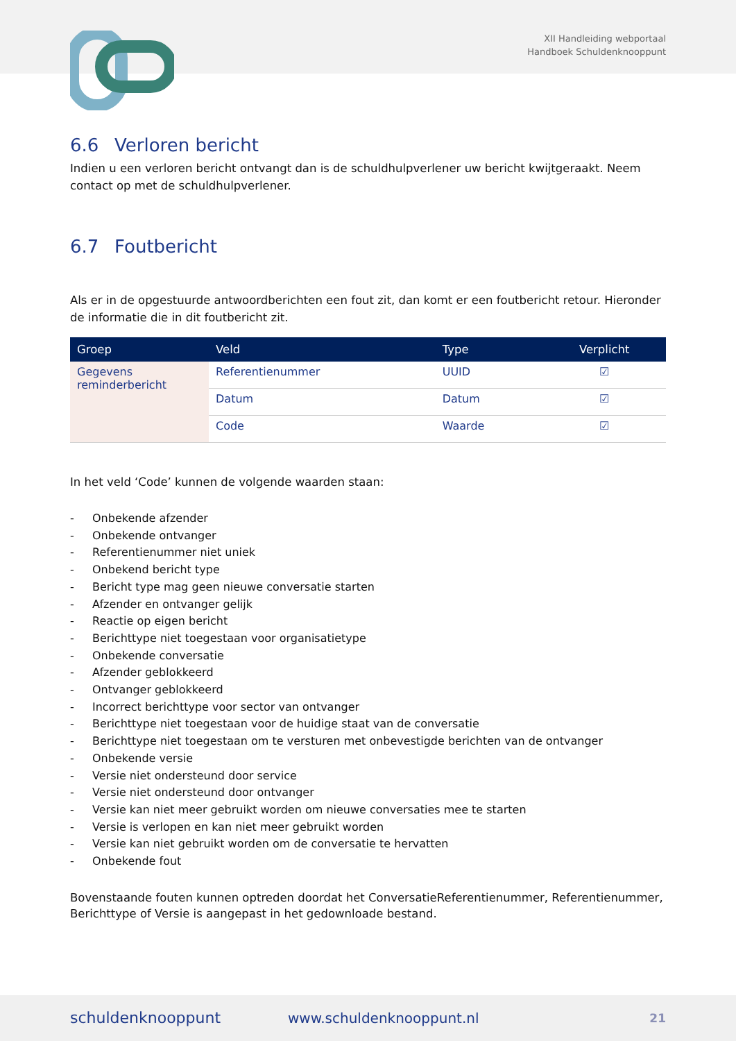XII Handleiding webportaal
Handboek Schuldenknooppunt
6.6 Verloren bericht
Indien u een verloren bericht ontvangt dan is de schuldhulpverlener uw bericht kwijtgeraakt. Neem contact op met de schuldhulpverlener.
6.7 Foutbericht
Als er in de opgestuurde antwoordberichten een fout zit, dan komt er een foutbericht retour. Hieronder de informatie die in dit foutbericht zit.
| Groep | Veld | Type | Verplicht |
| --- | --- | --- | --- |
| Gegevens reminderbericht | Referentienummer | UUID | ☑ |
| | Datum | Datum | ☑ |
| | Code | Waarde | ☑ |
In het veld ‘Code’ kunnen de volgende waarden staan:
- Onbekende afzender
- Onbekende ontvanger
- Referentienummer niet uniek
- Onbekend bericht type
- Bericht type mag geen nieuwe conversatie starten
- Afzender en ontvanger gelijk
- Reactie op eigen bericht
- Berichttype niet toegestaan voor organisatietype
- Onbekende conversatie
- Afzender geblokkeerd
- Ontvanger geblokkeerd
- Incorrect berichttype voor sector van ontvanger
- Berichttype niet toegestaan voor de huidige staat van de conversatie
- Berichttype niet toegestaan om te versturen met onbevestigde berichten van de ontvanger
- Onbekende versie
- Versie niet ondersteund door service
- Versie niet ondersteund door ontvanger
- Versie kan niet meer gebruikt worden om nieuwe conversaties mee te starten
- Versie is verlopen en kan niet meer gebruikt worden
- Versie kan niet gebruikt worden om de conversatie te hervatten
- Onbekende fout
Bovenstaande fouten kunnen optreden doordat het ConversatieReferentienummer, Referentienummer, Berichttype of Versie is aangepast in het gedownloade bestand.
schuldenknooppunt www.schuldenknooppunt.nl 21